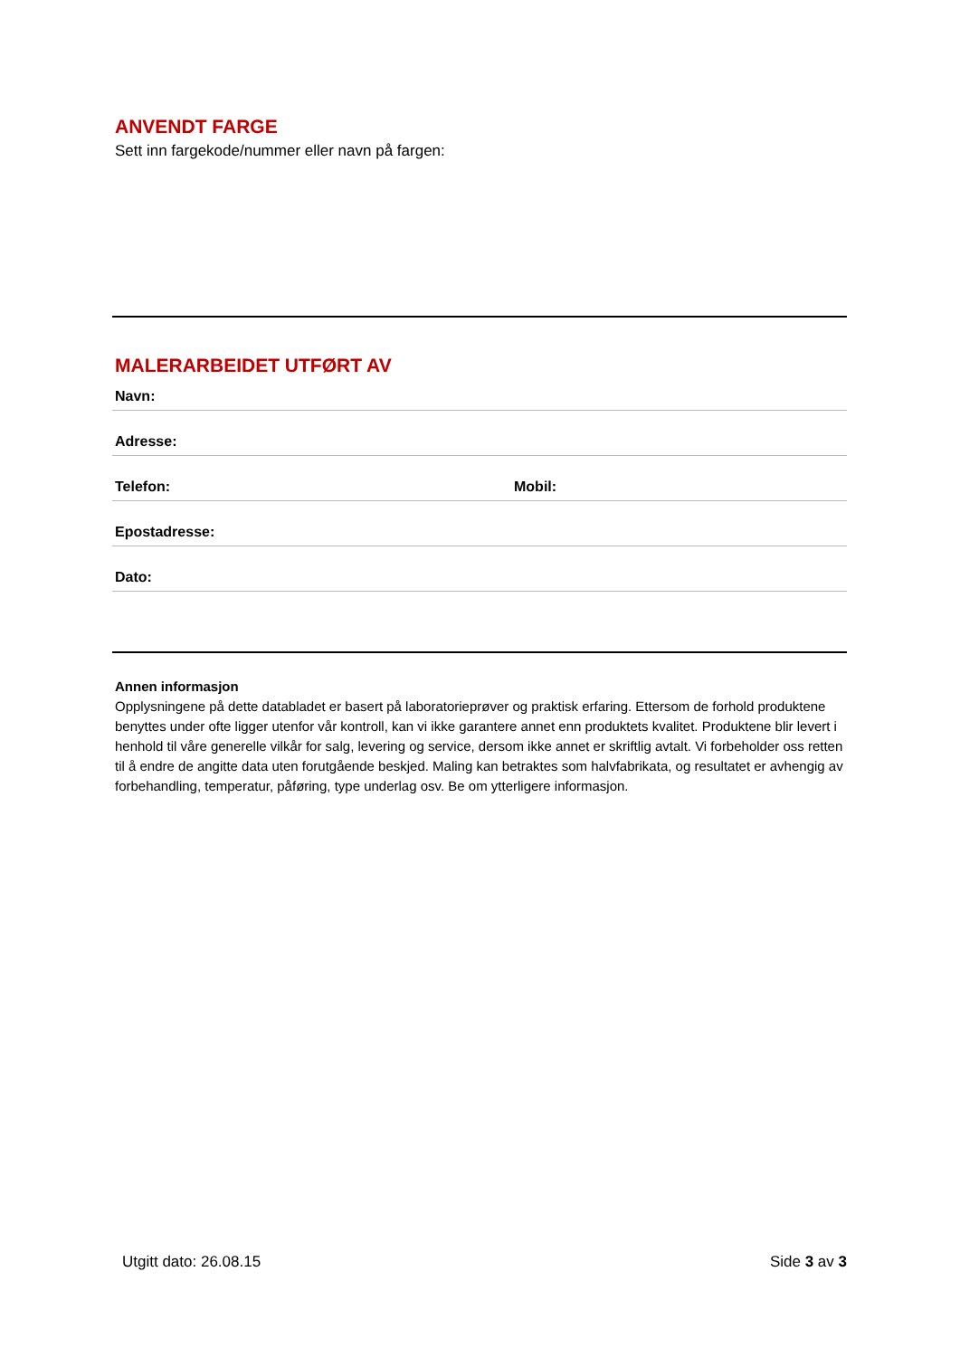ANVENDT FARGE
Sett inn fargekode/nummer eller navn på fargen:
MALERARBEIDET UTFØRT AV
Navn:
Adresse:
Telefon: Mobil:
Epostadresse:
Dato:
Annen informasjon
Opplysningene på dette databladet er basert på laboratorieprøver og praktisk erfaring. Ettersom de forhold produktene benyttes under ofte ligger utenfor vår kontroll, kan vi ikke garantere annet enn produktets kvalitet. Produktene blir levert i henhold til våre generelle vilkår for salg, levering og service, dersom ikke annet er skriftlig avtalt. Vi forbeholder oss retten til å endre de angitte data uten forutgående beskjed. Maling kan betraktes som halvfabrikata, og resultatet er avhengig av forbehandling, temperatur, påføring, type underlag osv. Be om ytterligere informasjon.
Utgitt dato: 26.08.15 Side 3 av 3